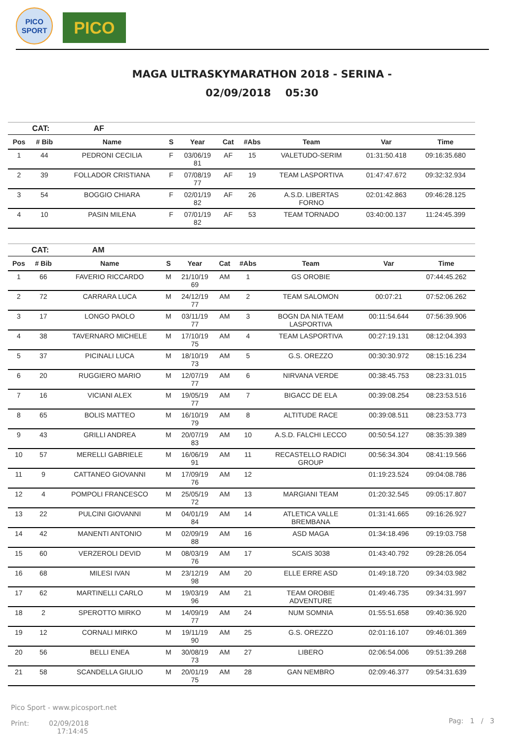PICO
SPORT
PICO
MAGA ULTRASKYMARATHON 2018 - SERINA -
02/09/2018 05:30
| | CAT: | AF | | | | | | | |
| --- | --- | --- | --- | --- | --- | --- | --- | --- | --- |
| Pos | # Bib | Name | S | Year | Cat | #Abs | Team | Var | Time |
| 1 | 44 | PEDRONI CECILIA | F | 03/06/19 81 | AF | 15 | VALETUDO-SERIM | 01:31:50.418 | 09:16:35.680 |
| 2 | 39 | FOLLADOR CRISTIANA | F | 07/08/19 77 | AF | 19 | TEAM LASPORTIVA | 01:47:47.672 | 09:32:32.934 |
| 3 | 54 | BOGGIO CHIARA | F | 02/01/19 82 | AF | 26 | A.S.D. LIBERTAS FORNO | 02:01:42.863 | 09:46:28.125 |
| 4 | 10 | PASIN MILENA | F | 07/01/19 82 | AF | 53 | TEAM TORNADO | 03:40:00.137 | 11:24:45.399 |
| | CAT: | AM | | | | | | | |
| --- | --- | --- | --- | --- | --- | --- | --- | --- | --- |
| Pos | # Bib | Name | S | Year | Cat | #Abs | Team | Var | Time |
| 1 | 66 | FAVERIO RICCARDO | M | 21/10/19 69 | AM | 1 | GS OROBIE | | 07:44:45.262 |
| 2 | 72 | CARRARA LUCA | M | 24/12/19 77 | AM | 2 | TEAM SALOMON | 00:07:21 | 07:52:06.262 |
| 3 | 17 | LONGO PAOLO | M | 03/11/19 77 | AM | 3 | BOGN DA NIA TEAM LASPORTIVA | 00:11:54.644 | 07:56:39.906 |
| 4 | 38 | TAVERNARO MICHELE | M | 17/10/19 75 | AM | 4 | TEAM LASPORTIVA | 00:27:19.131 | 08:12:04.393 |
| 5 | 37 | PICINALI LUCA | M | 18/10/19 73 | AM | 5 | G.S. OREZZO | 00:30:30.972 | 08:15:16.234 |
| 6 | 20 | RUGGIERO MARIO | M | 12/07/19 77 | AM | 6 | NIRVANA VERDE | 00:38:45.753 | 08:23:31.015 |
| 7 | 16 | VICIANI ALEX | M | 19/05/19 77 | AM | 7 | BIGACC DE ELA | 00:39:08.254 | 08:23:53.516 |
| 8 | 65 | BOLIS MATTEO | M | 16/10/19 79 | AM | 8 | ALTITUDE RACE | 00:39:08.511 | 08:23:53.773 |
| 9 | 43 | GRILLI ANDREA | M | 20/07/19 83 | AM | 10 | A.S.D. FALCHI LECCO | 00:50:54.127 | 08:35:39.389 |
| 10 | 57 | MERELLI GABRIELE | M | 16/06/19 91 | AM | 11 | RECASTELLO RADICI GROUP | 00:56:34.304 | 08:41:19.566 |
| 11 | 9 | CATTANEO GIOVANNI | M | 17/09/19 76 | AM | 12 | | 01:19:23.524 | 09:04:08.786 |
| 12 | 4 | POMPOLI FRANCESCO | M | 25/05/19 72 | AM | 13 | MARGIANI TEAM | 01:20:32.545 | 09:05:17.807 |
| 13 | 22 | PULCINI GIOVANNI | M | 04/01/19 84 | AM | 14 | ATLETICA VALLE BREMBANA | 01:31:41.665 | 09:16:26.927 |
| 14 | 42 | MANENTI ANTONIO | M | 02/09/19 88 | AM | 16 | ASD MAGA | 01:34:18.496 | 09:19:03.758 |
| 15 | 60 | VERZEROLI DEVID | M | 08/03/19 76 | AM | 17 | SCAIS 3038 | 01:43:40.792 | 09:28:26.054 |
| 16 | 68 | MILESI IVAN | M | 23/12/19 98 | AM | 20 | ELLE ERRE ASD | 01:49:18.720 | 09:34:03.982 |
| 17 | 62 | MARTINELLI CARLO | M | 19/03/19 96 | AM | 21 | TEAM OROBIE ADVENTURE | 01:49:46.735 | 09:34:31.997 |
| 18 | 2 | SPEROTTO MIRKO | M | 14/09/19 77 | AM | 24 | NUM SOMNIA | 01:55:51.658 | 09:40:36.920 |
| 19 | 12 | CORNALI MIRKO | M | 19/11/19 90 | AM | 25 | G.S. OREZZO | 02:01:16.107 | 09:46:01.369 |
| 20 | 56 | BELLI ENEA | M | 30/08/19 73 | AM | 27 | LIBERO | 02:06:54.006 | 09:51:39.268 |
| 21 | 58 | SCANDELLA GIULIO | M | 20/01/19 75 | AM | 28 | GAN NEMBRO | 02:09:46.377 | 09:54:31.639 |
Pico Sport - www.picosport.net
Print: 02/09/2018
17:14:45
Pag: 1 / 3